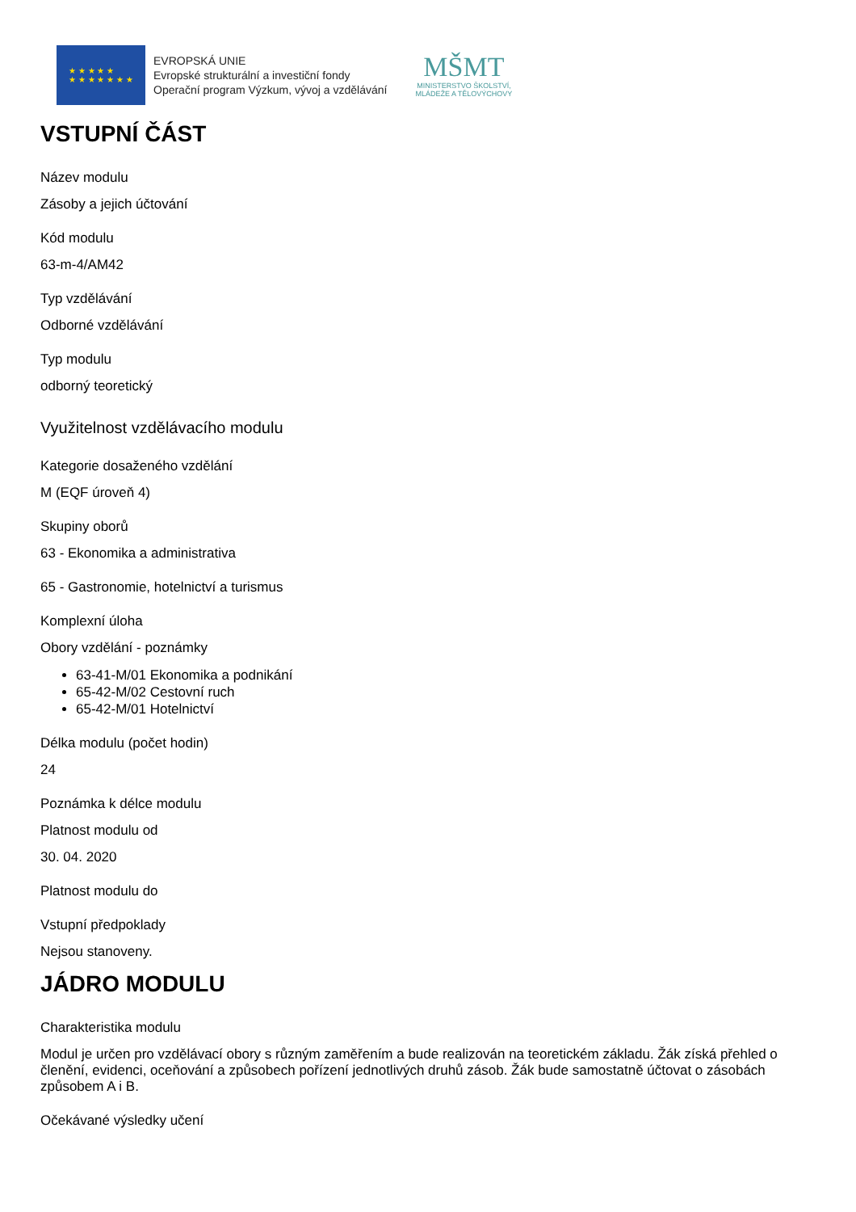★ ★ ★ ★ ★
★ ★ ★ ★ ★ ★ ★
EVROPSKÁ UNIE
Evropské strukturální a investiční fondy
Operační program Výzkum, vývoj a vzdělávání
MŠMT
MINISTERSTVO ŠKOLSTVÍ,
MLÁDEŽE A TĚLOVÝCHOVY
VSTUPNÍ ČÁST
Název modulu
Zásoby a jejich účtování
Kód modulu
63-m-4/AM42
Typ vzdělávání
Odborné vzdělávání
Typ modulu
odborný teoretický
Využitelnost vzdělávacího modulu
Kategorie dosaženého vzdělání
M (EQF úroveň 4)
Skupiny oborů
63 - Ekonomika a administrativa
65 - Gastronomie, hotelnictví a turismus
Komplexní úloha
Obory vzdělání - poznámky
63-41-M/01 Ekonomika a podnikání
65-42-M/02 Cestovní ruch
65-42-M/01 Hotelnictví
Délka modulu (počet hodin)
24
Poznámka k délce modulu
Platnost modulu od
30. 04. 2020
Platnost modulu do
Vstupní předpoklady
Nejsou stanoveny.
JÁDRO MODULU
Charakteristika modulu
Modul je určen pro vzdělávací obory s různým zaměřením a bude realizován na teoretickém základu. Žák získá přehled o členění, evidenci, oceňování a způsobech pořízení jednotlivých druhů zásob. Žák bude samostatně účtovat o zásobách způsobem A i B.
Očekávané výsledky učení